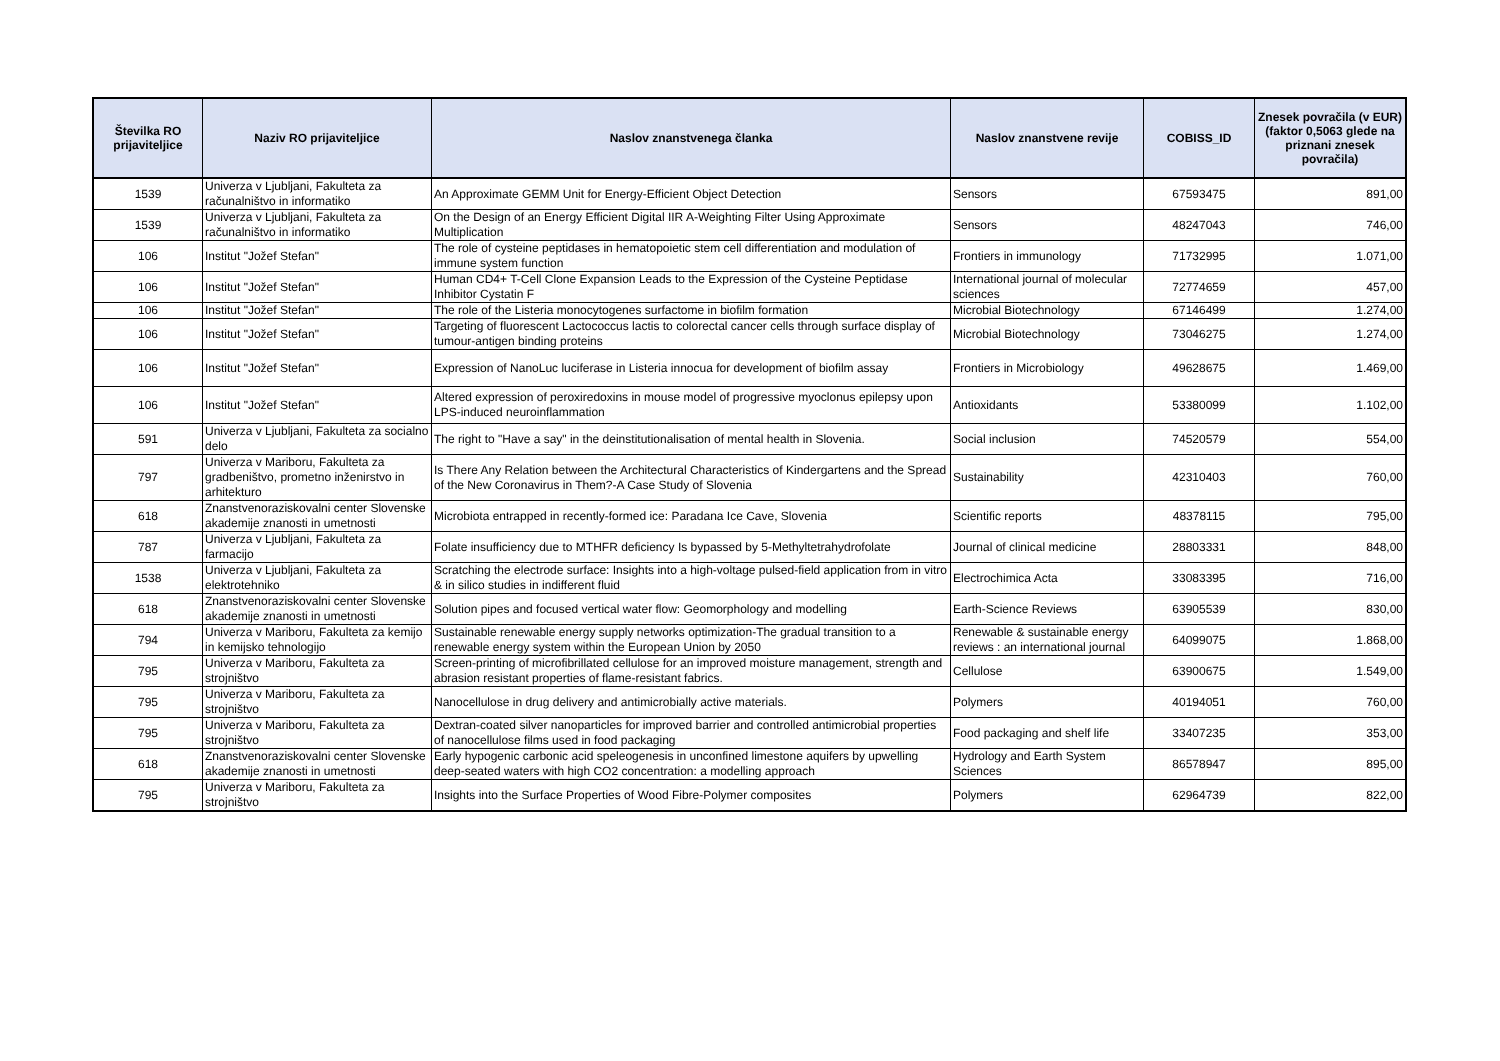| Številka RO prijaviteljice | Naziv RO prijaviteljice | Naslov znanstvenega članka | Naslov znanstvene revije | COBISS_ID | Znesek povračila (v EUR) (faktor 0,5063 glede na priznani znesek povračila) |
| --- | --- | --- | --- | --- | --- |
| 1539 | Univerza v Ljubljani, Fakulteta za računalništvo in informatiko | An Approximate GEMM Unit for Energy-Efficient Object Detection | Sensors | 67593475 | 891,00 |
| 1539 | Univerza v Ljubljani, Fakulteta za računalništvo in informatiko | On the Design of an Energy Efficient Digital IIR A-Weighting Filter Using Approximate Multiplication | Sensors | 48247043 | 746,00 |
| 106 | Institut "Jožef Stefan" | The role of cysteine peptidases in hematopoietic stem cell differentiation and modulation of immune system function | Frontiers in immunology | 71732995 | 1.071,00 |
| 106 | Institut "Jožef Stefan" | Human CD4+ T-Cell Clone Expansion Leads to the Expression of the Cysteine Peptidase Inhibitor Cystatin F | International journal of molecular sciences | 72774659 | 457,00 |
| 106 | Institut "Jožef Stefan" | The role of the Listeria monocytogenes surfactome in biofilm formation | Microbial Biotechnology | 67146499 | 1.274,00 |
| 106 | Institut "Jožef Stefan" | Targeting of fluorescent Lactococcus lactis to colorectal cancer cells through surface display of tumour-antigen binding proteins | Microbial Biotechnology | 73046275 | 1.274,00 |
| 106 | Institut "Jožef Stefan" | Expression of NanoLuc luciferase in Listeria innocua for development of biofilm assay | Frontiers in Microbiology | 49628675 | 1.469,00 |
| 106 | Institut "Jožef Stefan" | Altered expression of peroxiredoxins in mouse model of progressive myoclonus epilepsy upon LPS-induced neuroinflammation | Antioxidants | 53380099 | 1.102,00 |
| 591 | Univerza v Ljubljani, Fakulteta za socialno delo | The right to "Have a say" in the deinstitutionalisation of mental health in Slovenia. | Social inclusion | 74520579 | 554,00 |
| 797 | Univerza v Mariboru, Fakulteta za gradbeništvo, prometno inženirstvo in arhitekturo | Is There Any Relation between the Architectural Characteristics of Kindergartens and the Spread of the New Coronavirus in Them?-A Case Study of Slovenia | Sustainability | 42310403 | 760,00 |
| 618 | Znanstvenoraziskovalni center Slovenske akademije znanosti in umetnosti | Microbiota entrapped in recently-formed ice: Paradana Ice Cave, Slovenia | Scientific reports | 48378115 | 795,00 |
| 787 | Univerza v Ljubljani, Fakulteta za farmacijo | Folate insufficiency due to MTHFR deficiency Is bypassed by 5-Methyltetrahydrofolate | Journal of clinical medicine | 28803331 | 848,00 |
| 1538 | Univerza v Ljubljani, Fakulteta za elektrotehniko | Scratching the electrode surface: Insights into a high-voltage pulsed-field application from in vitro & in silico studies in indifferent fluid | Electrochimica Acta | 33083395 | 716,00 |
| 618 | Znanstvenoraziskovalni center Slovenske akademije znanosti in umetnosti | Solution pipes and focused vertical water flow: Geomorphology and modelling | Earth-Science Reviews | 63905539 | 830,00 |
| 794 | Univerza v Mariboru, Fakulteta za kemijo in kemijsko tehnologijo | Sustainable renewable energy supply networks optimization-The gradual transition to a renewable energy system within the European Union by 2050 | Renewable & sustainable energy reviews : an international journal | 64099075 | 1.868,00 |
| 795 | Univerza v Mariboru, Fakulteta za strojništvo | Screen-printing of microfibrillated cellulose for an improved moisture management, strength and abrasion resistant properties of flame-resistant fabrics. | Cellulose | 63900675 | 1.549,00 |
| 795 | Univerza v Mariboru, Fakulteta za strojništvo | Nanocellulose in drug delivery and antimicrobially active materials. | Polymers | 40194051 | 760,00 |
| 795 | Univerza v Mariboru, Fakulteta za strojništvo | Dextran-coated silver nanoparticles for improved barrier and controlled antimicrobial properties of nanocellulose films used in food packaging | Food packaging and shelf life | 33407235 | 353,00 |
| 618 | Znanstvenoraziskovalni center Slovenske akademije znanosti in umetnosti | Early hypogenic carbonic acid speleogenesis in unconfined limestone aquifers by upwelling deep-seated waters with high CO2 concentration: a modelling approach | Hydrology and Earth System Sciences | 86578947 | 895,00 |
| 795 | Univerza v Mariboru, Fakulteta za strojništvo | Insights into the Surface Properties of Wood Fibre-Polymer composites | Polymers | 62964739 | 822,00 |